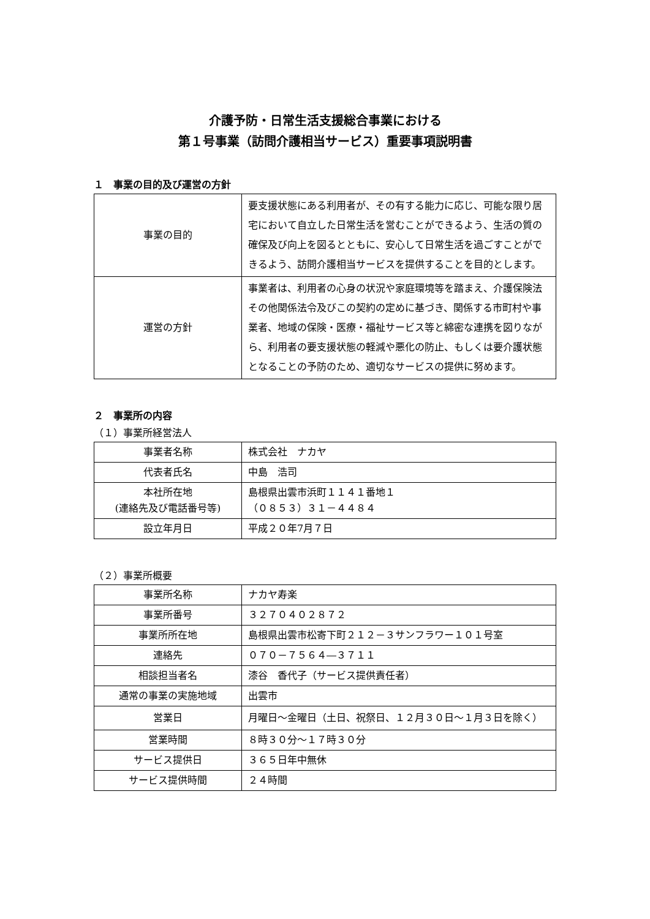介護予防・日常生活支援総合事業における
第１号事業（訪問介護相当サービス）重要事項説明書
１　事業の目的及び運営の方針
| 事業の目的 | 要支援状態にある利用者が、その有する能力に応じ、可能な限り居宅において自立した日常生活を営むことができるよう、生活の質の確保及び向上を図るとともに、安心して日常生活を過ごすことができるよう、訪問介護相当サービスを提供することを目的とします。 |
| 運営の方針 | 事業者は、利用者の心身の状況や家庭環境等を踏まえ、介護保険法その他関係法令及びこの契約の定めに基づき、関係する市町村や事業者、地域の保険・医療・福祉サービス等と綿密な連携を図りながら、利用者の要支援状態の軽減や悪化の防止、もしくは要介護状態となることの予防のため、適切なサービスの提供に努めます。 |
２　事業所の内容
（１）事業所経営法人
| 事業者名称 | 株式会社 ナカヤ |
| 代表者氏名 | 中島 浩司 |
| 本社所在地 (連絡先及び電話番号等) | 島根県出雲市浜町１１４１番地１ （０８５３）３１－４４８４ |
| 設立年月日 | 平成２０年7月７日 |
（２）事業所概要
| 事業所名称 | ナカヤ寿楽 |
| 事業所番号 | ３２７０４０２８７２ |
| 事業所所在地 | 島根県出雲市松寄下町２１２－３サンフラワー１０１号室 |
| 連絡先 | ０７０－７５６４―３７１１ |
| 相談担当者名 | 漆谷 香代子（サービス提供責任者） |
| 通常の事業の実施地域 | 出雲市 |
| 営業日 | 月曜日～金曜日（土日、祝祭日、１２月３０日～１月３日を除く） |
| 営業時間 | ８時３０分～１７時３０分 |
| サービス提供日 | ３６５日年中無休 |
| サービス提供時間 | ２４時間 |